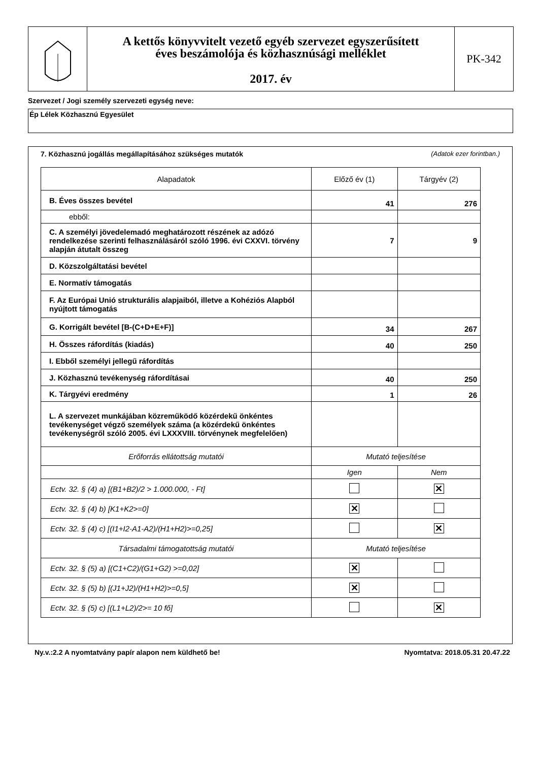A kettős könyvvitelt vezető egyéb szervezet egyszerűsített
éves beszámolója és közhasznúsági melléklet
2017. év
PK-342
Szervezet / Jogi személy szervezeti egység neve:
Ép Lélek Közhasznú Egyesület
7. Közhasznú jogállás megállapításához szükséges mutatók (Adatok ezer forintban.)
| Alapadatok | Előző év (1) | Tárgyév (2) |
| --- | --- | --- |
| B. Éves összes bevétel | 41 | 276 |
| ebből: | | |
| C. A személyi jövedelemadó meghatározott részének az adózó rendelkezése szerinti felhasználásáról szóló 1996. évi CXXVI. törvény alapján átutalt összeg | 7 | 9 |
| D. Közszolgáltatási bevétel | | |
| E. Normatív támogatás | | |
| F. Az Európai Unió strukturális alapjaiból, illetve a Kohéziós Alapból nyújtott támogatás | | |
| G. Korrigált bevétel [B-(C+D+E+F)] | 34 | 267 |
| H. Összes ráfordítás (kiadás) | 40 | 250 |
| I. Ebből személyi jellegű ráfordítás | | |
| J. Közhasznú tevékenység ráfordításai | 40 | 250 |
| K. Tárgyévi eredmény | 1 | 26 |
| L. A szervezet munkájában közreműködő közérdekű önkéntes tevékenységet végző személyek száma (a közérdekű önkéntes tevékenységről szóló 2005. évi LXXXVIII. törvénynek megfelelően) | | |
| Erőforrás ellátottság mutatói | Mutató teljesítése | |
| | Igen | Nem |
| Ectv. 32. § (4) a) [(B1+B2)/2 > 1.000.000, - Ft] | | ✕ |
| Ectv. 32. § (4) b) [K1+K2>=0] | ✕ | |
| Ectv. 32. § (4) c) [(I1+I2-A1-A2)/(H1+H2)>=0,25] | | ✕ |
| Társadalmi támogatottság mutatói | Mutató teljesítése | |
| Ectv. 32. § (5) a) [(C1+C2)/(G1+G2) >=0,02] | ✕ | |
| Ectv. 32. § (5) b) [(J1+J2)/(H1+H2)>=0,5] | ✕ | |
| Ectv. 32. § (5) c) [(L1+L2)/2>= 10 fő] | | ✕ |
Ny.v.:2.2 A nyomtatvány papír alapon nem küldhető be! Nyomtatva: 2018.05.31 20.47.22